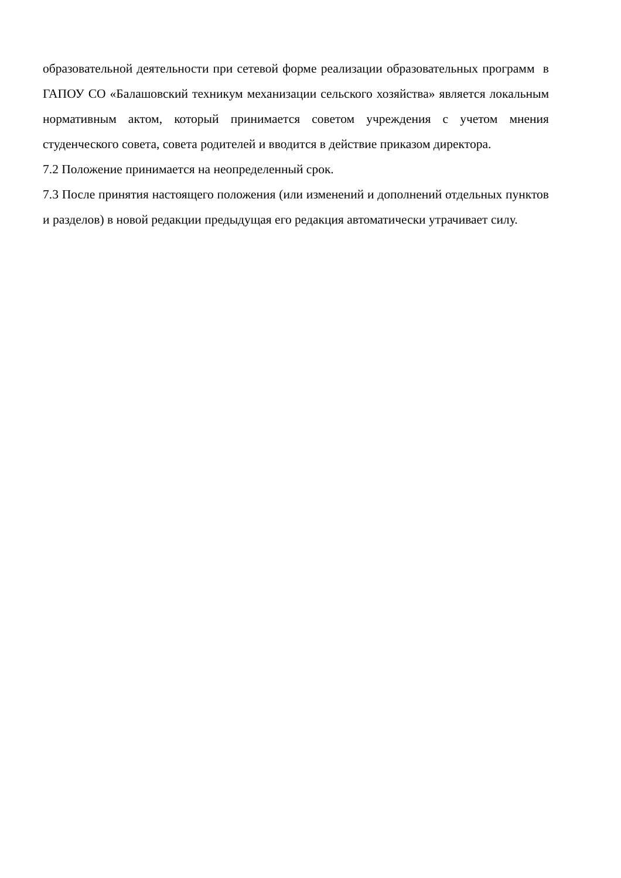образовательной деятельности при сетевой форме реализации образовательных программ в ГАПОУ СО «Балашовский техникум механизации сельского хозяйства» является локальным нормативным актом, который принимается советом учреждения с учетом мнения студенческого совета, совета родителей и вводится в действие приказом директора.
7.2 Положение принимается на неопределенный срок.
7.3 После принятия настоящего положения (или изменений и дополнений отдельных пунктов и разделов) в новой редакции предыдущая его редакция автоматически утрачивает силу.